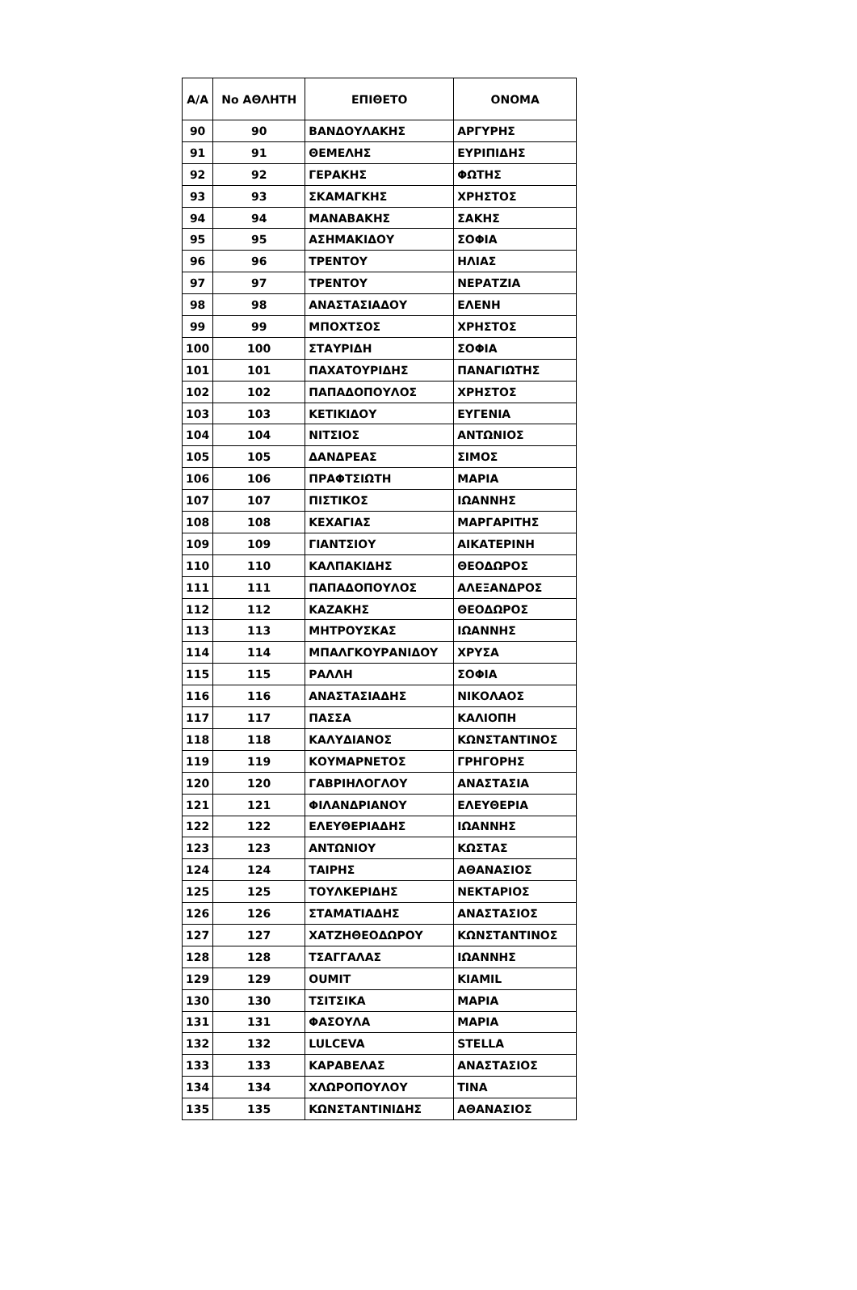| Α/Α | Νο ΑΘΛΗΤΗ | ΕΠΙΘΕΤΟ | ΟΝΟΜΑ |
| --- | --- | --- | --- |
| 90 | 90 | ΒΑΝΔΟΥΛΑΚΗΣ | ΑΡΓΥΡΗΣ |
| 91 | 91 | ΘΕΜΕΛΗΣ | ΕΥΡΙΠΙΔΗΣ |
| 92 | 92 | ΓΕΡΑΚΗΣ | ΦΩΤΗΣ |
| 93 | 93 | ΣΚΑΜΑΓΚΗΣ | ΧΡΗΣΤΟΣ |
| 94 | 94 | ΜΑΝΑΒΑΚΗΣ | ΣΑΚΗΣ |
| 95 | 95 | ΑΣΗΜΑΚΙΔΟΥ | ΣΟΦΙΑ |
| 96 | 96 | ΤΡΕΝΤΟΥ | ΗΛΙΑΣ |
| 97 | 97 | ΤΡΕΝΤΟΥ | ΝΕΡΑΤΖΙΑ |
| 98 | 98 | ΑΝΑΣΤΑΣΙΑΔΟΥ | ΕΛΕΝΗ |
| 99 | 99 | ΜΠΟΧΤΣΟΣ | ΧΡΗΣΤΟΣ |
| 100 | 100 | ΣΤΑΥΡΙΔΗ | ΣΟΦΙΑ |
| 101 | 101 | ΠΑΧΑΤΟΥΡΙΔΗΣ | ΠΑΝΑΓΙΩΤΗΣ |
| 102 | 102 | ΠΑΠΑΔΟΠΟΥΛΟΣ | ΧΡΗΣΤΟΣ |
| 103 | 103 | ΚΕΤΙΚΙΔΟΥ | ΕΥΓΕΝΙΑ |
| 104 | 104 | ΝΙΤΣΙΟΣ | ΑΝΤΩΝΙΟΣ |
| 105 | 105 | ΔΑΝΔΡΕΑΣ | ΣΙΜΟΣ |
| 106 | 106 | ΠΡΑΦΤΣΙΩΤΗ | ΜΑΡΙΑ |
| 107 | 107 | ΠΙΣΤΙΚΟΣ | ΙΩΑΝΝΗΣ |
| 108 | 108 | ΚΕΧΑΓΙΑΣ | ΜΑΡΓΑΡΙΤΗΣ |
| 109 | 109 | ΓΙΑΝΤΣΙΟΥ | ΑΙΚΑΤΕΡΙΝΗ |
| 110 | 110 | ΚΑΛΠΑΚΙΔΗΣ | ΘΕΟΔΩΡΟΣ |
| 111 | 111 | ΠΑΠΑΔΟΠΟΥΛΟΣ | ΑΛΕΞΑΝΔΡΟΣ |
| 112 | 112 | ΚΑΖΑΚΗΣ | ΘΕΟΔΩΡΟΣ |
| 113 | 113 | ΜΗΤΡΟΥΣΚΑΣ | ΙΩΑΝΝΗΣ |
| 114 | 114 | ΜΠΑΛΓΚΟΥΡΑΝΙΔΟΥ | ΧΡΥΣΑ |
| 115 | 115 | ΡΑΛΛΗ | ΣΟΦΙΑ |
| 116 | 116 | ΑΝΑΣΤΑΣΙΑΔΗΣ | ΝΙΚΟΛΑΟΣ |
| 117 | 117 | ΠΑΣΣΑ | ΚΑΛΙΟΠΗ |
| 118 | 118 | ΚΑΛΥΔΙΑΝΟΣ | ΚΩΝΣΤΑΝΤΙΝΟΣ |
| 119 | 119 | ΚΟΥΜΑΡΝΕΤΟΣ | ΓΡΗΓΟΡΗΣ |
| 120 | 120 | ΓΑΒΡΙΗΛΟΓΛΟΥ | ΑΝΑΣΤΑΣΙΑ |
| 121 | 121 | ΦΙΛΑΝΔΡΙΑΝΟΥ | ΕΛΕΥΘΕΡΙΑ |
| 122 | 122 | ΕΛΕΥΘΕΡΙΑΔΗΣ | ΙΩΑΝΝΗΣ |
| 123 | 123 | ΑΝΤΩΝΙΟΥ | ΚΩΣΤΑΣ |
| 124 | 124 | ΤΑΙΡΗΣ | ΑΘΑΝΑΣΙΟΣ |
| 125 | 125 | ΤΟΥΛΚΕΡΙΔΗΣ | ΝΕΚΤΑΡΙΟΣ |
| 126 | 126 | ΣΤΑΜΑΤΙΑΔΗΣ | ΑΝΑΣΤΑΣΙΟΣ |
| 127 | 127 | ΧΑΤΖΗΘΕΟΔΩΡΟΥ | ΚΩΝΣΤΑΝΤΙΝΟΣ |
| 128 | 128 | ΤΣΑΓΓΑΛΑΣ | ΙΩΑΝΝΗΣ |
| 129 | 129 | OUMIT | KIAMIL |
| 130 | 130 | ΤΣΙΤΣΙΚΑ | ΜΑΡΙΑ |
| 131 | 131 | ΦΑΣΟΥΛΑ | ΜΑΡΙΑ |
| 132 | 132 | LULCEVA | STELLA |
| 133 | 133 | ΚΑΡΑΒΕΛΑΣ | ΑΝΑΣΤΑΣΙΟΣ |
| 134 | 134 | ΧΛΩΡΟΠΟΥΛΟΥ | ΤΙΝΑ |
| 135 | 135 | ΚΩΝΣΤΑΝΤΙΝΙΔΗΣ | ΑΘΑΝΑΣΙΟΣ |